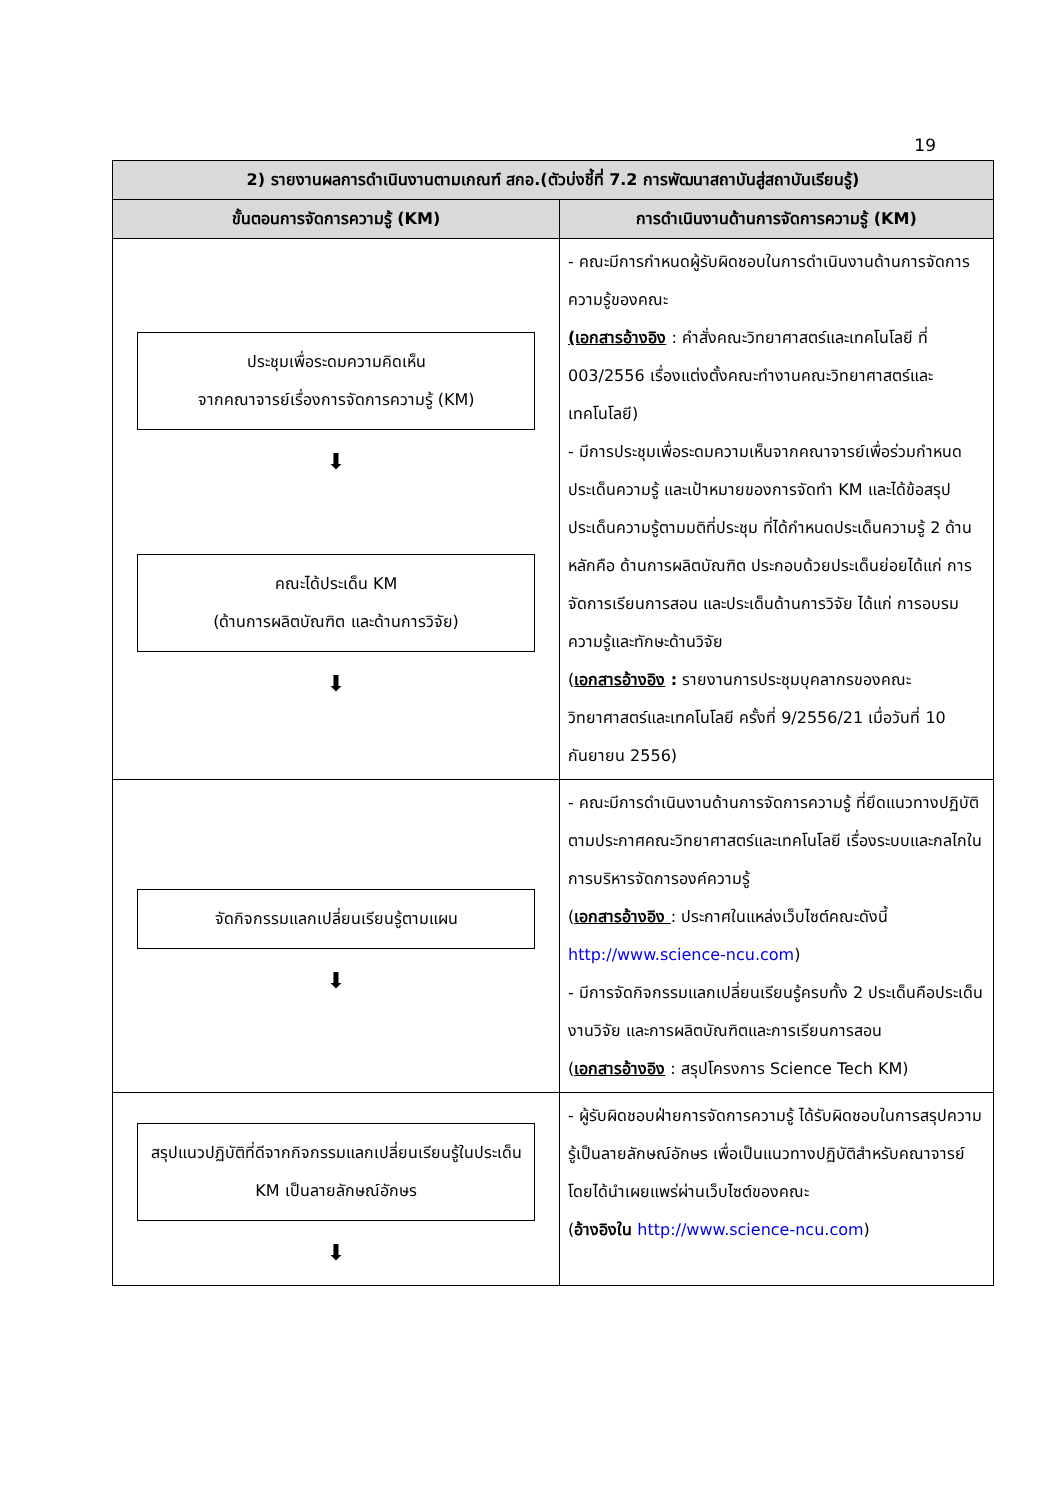19
| 2) รายงานผลการดำเนินงานตามเกณฑ์ สกอ.(ตัวบ่งชี้ที่ 7.2 การพัฒนาสถาบันสู่สถาบันเรียนรู้) | |
| --- | --- |
| ขั้นตอนการจัดการความรู้ (KM) | การดำเนินงานด้านการจัดการความรู้ (KM) |
| ประชุมเพื่อระดมความคิดเห็น จากคณาจารย์เรื่องการจัดการความรู้ (KM) ⬇ คณะได้ประเด็น KM (ด้านการผลิตบัณฑิต และด้านการวิจัย) ⬇ | - คณะมีการกำหนดผู้รับผิดชอบในการดำเนินงานด้านการจัดการความรู้ของคณะ (เอกสารอ้างอิง : คำสั่งคณะวิทยาศาสตร์และเทคโนโลยี ที่ 003/2556 เรื่องแต่งตั้งคณะทำงานคณะวิทยาศาสตร์และเทคโนโลยี) - มีการประชุมเพื่อระดมความเห็นจากคณาจารย์เพื่อร่วมกำหนดประเด็นความรู้ และเป้าหมายของการจัดทำ KM และได้ข้อสรุปประเด็นความรู้ตามมติที่ประชุม ที่ได้กำหนดประเด็นความรู้ 2 ด้านหลักคือ ด้านการผลิตบัณฑิต ประกอบด้วยประเด็นย่อยได้แก่ การจัดการเรียนการสอน และประเด็นด้านการวิจัย ได้แก่ การอบรมความรู้และทักษะด้านวิจัย ( เอกสารอ้างอิง : รายงานการประชุมบุคลากรของคณะวิทยาศาสตร์และเทคโนโลยี ครั้งที่ 9/2556/21 เมื่อวันที่ 10 กันยายน 2556) |
| จัดกิจกรรมแลกเปลี่ยนเรียนรู้ตามแผน ⬇ | - คณะมีการดำเนินงานด้านการจัดการความรู้ ที่ยึดแนวทางปฏิบัติตามประกาศคณะวิทยาศาสตร์และเทคโนโลยี เรื่องระบบและกลไกในการบริหารจัดการองค์ความรู้ ( เอกสารอ้างอิง : ประกาศในแหล่งเว็บไซต์คณะดังนี้ http://www.science-ncu.com ) - มีการจัดกิจกรรมแลกเปลี่ยนเรียนรู้ครบทั้ง 2 ประเด็นคือประเด็นงานวิจัย และการผลิตบัณฑิตและการเรียนการสอน ( เอกสารอ้างอิง : สรุปโครงการ Science Tech KM) |
| สรุปแนวปฏิบัติที่ดีจากกิจกรรมแลกเปลี่ยนเรียนรู้ในประเด็น KM เป็นลายลักษณ์อักษร ⬇ | - ผู้รับผิดชอบฝ่ายการจัดการความรู้ ได้รับผิดชอบในการสรุปความรู้เป็นลายลักษณ์อักษร เพื่อเป็นแนวทางปฏิบัติสำหรับคณาจารย์ โดยได้นำเผยแพร่ผ่านเว็บไซต์ของคณะ ( อ้างอิงใน http://www.science-ncu.com ) |